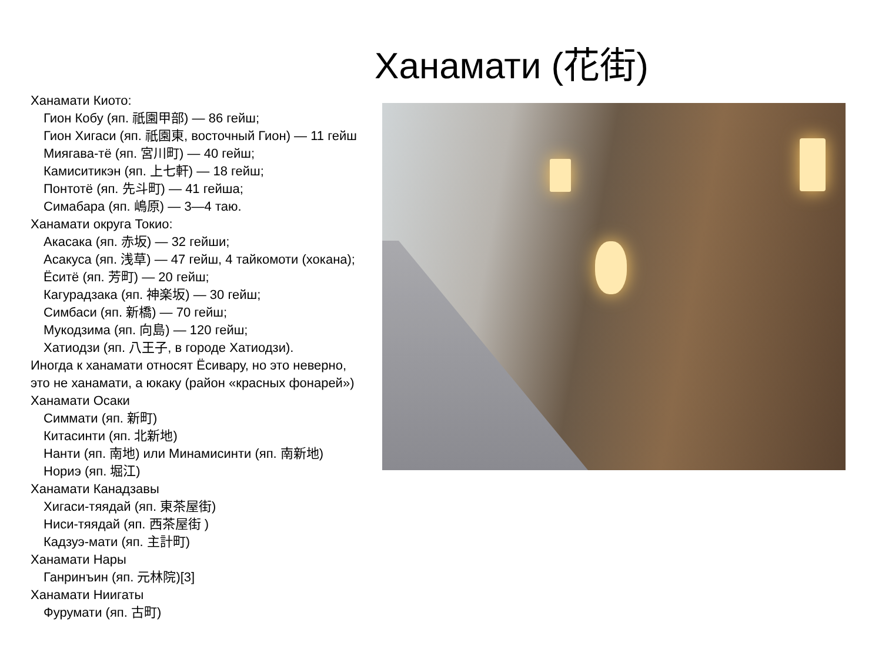Ханамати (花街)
Ханамати Киото:
Гион Кобу (яп. 祇園甲部) — 86 гейш;
Гион Хигаси (яп. 祇園東, восточный Гион) — 11 гейш
Миягава-тё (яп. 宮川町) — 40 гейш;
Камиситикэн (яп. 上七軒) — 18 гейш;
Понтотё (яп. 先斗町) — 41 гейша;
Симабара (яп. 嶋原) — 3—4 таю.
Ханамати округа Токио:
Акасака (яп. 赤坂) — 32 гейши;
Асакуса (яп. 浅草) — 47 гейш, 4 тайкомоти (хокана);
Ёситё (яп. 芳町) — 20 гейш;
Кагурадзака (яп. 神楽坂) — 30 гейш;
Симбаси (яп. 新橋) — 70 гейш;
Мукодзима (яп. 向島) — 120 гейш;
Хатиодзи (яп. 八王子, в городе Хатиодзи).
Иногда к ханамати относят Ёсивару, но это неверно,
это не ханамати, а юкаку (район «красных фонарей»)
Ханамати Осаки
Симмати (яп. 新町)
Китасинти (яп. 北新地)
Нанти (яп. 南地) или Минамисинти (яп. 南新地)
Нориэ (яп. 堀江)
Ханамати Канадзавы
Хигаси-тяядай (яп. 東茶屋街)
Ниси-тяядай (яп. 西茶屋街 )
Кадзуэ-мати (яп. 主計町)
Ханамати Нары
Ганринъин (яп. 元林院)[3]
Ханамати Ниигаты
Фурумати (яп. 古町)